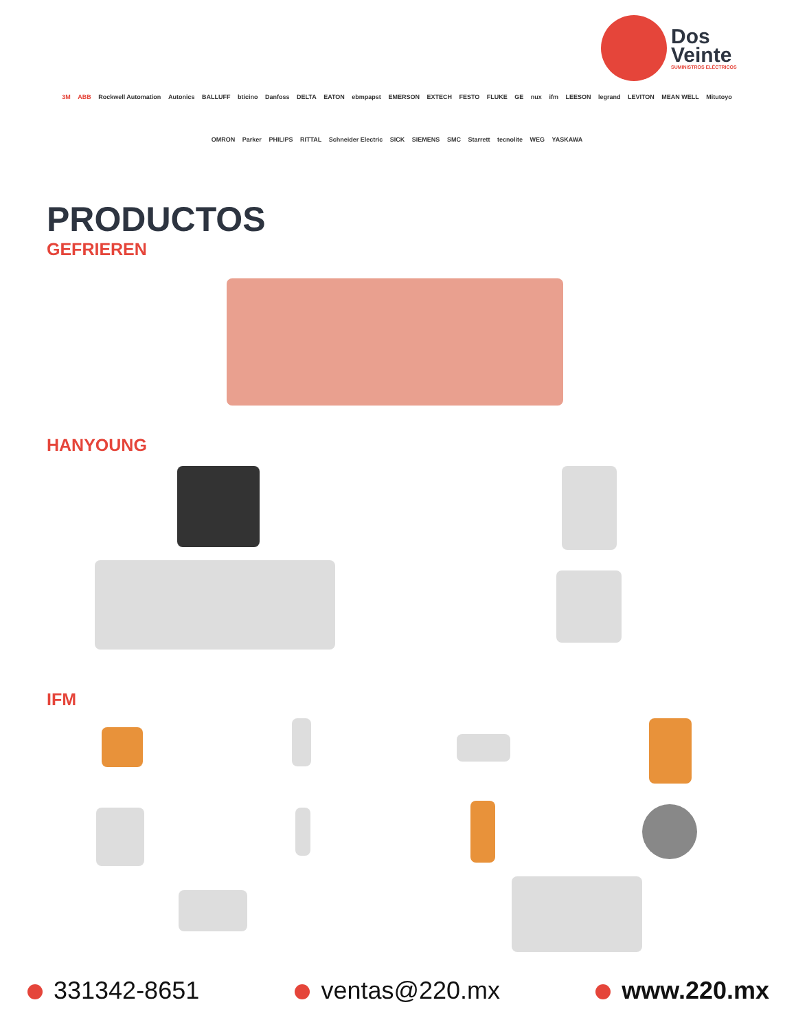Dos
Veinte
SUMINISTROS ELÉCTRICOS
3M ABB Rockwell Automation Autonics BALLUFF bticino Danfoss DELTA EATON ebmpapst EMERSON EXTECH FESTO FLUKE GE nux ifm LEESON legrand LEVITON MEAN WELL Mitutoyo OMRON Parker PHILIPS RITTAL Schneider Electric SICK SIEMENS SMC Starrett tecnolite WEG YASKAWA
PRODUCTOS
GEFRIEREN
HANYOUNG
IFM
331342-8651 ventas@220.mx www.220.mx